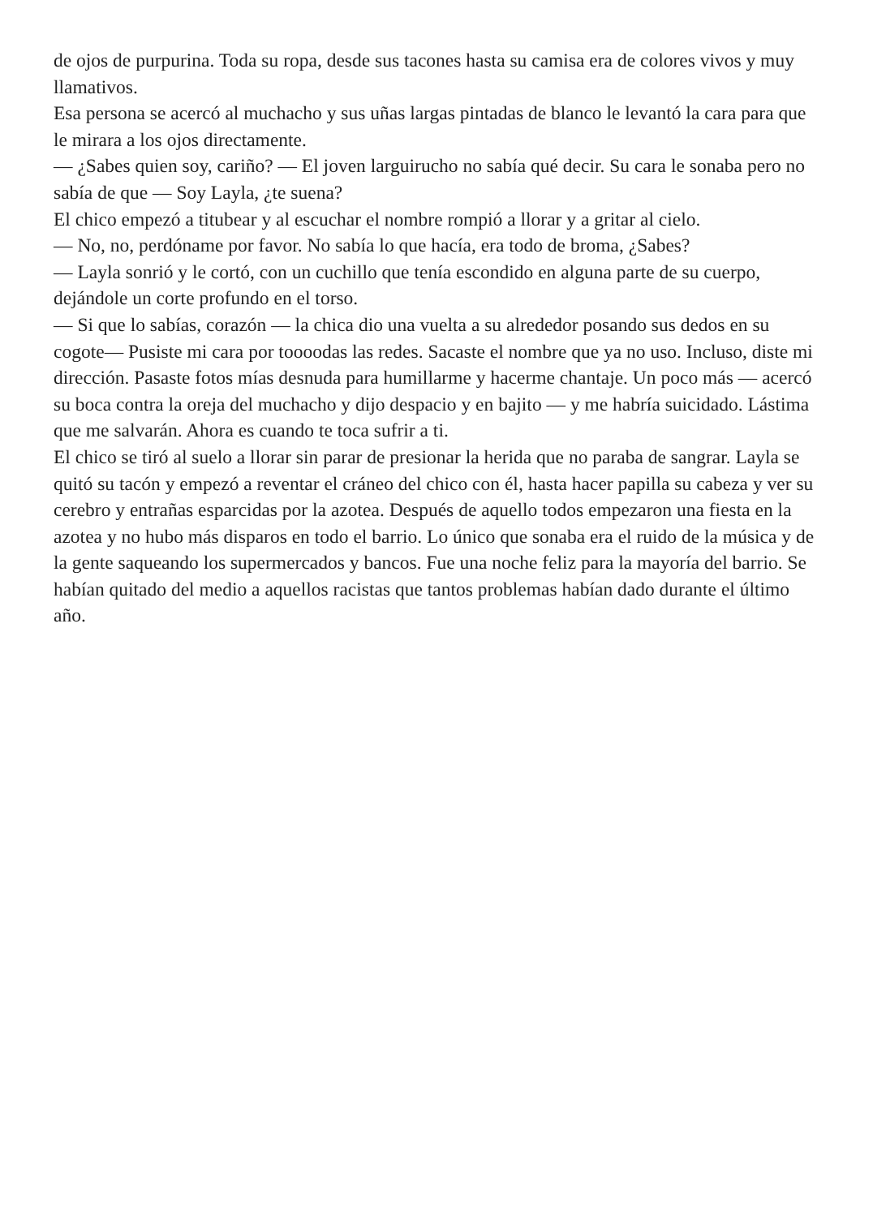de ojos de purpurina. Toda su ropa, desde sus tacones hasta su camisa era de colores vivos y muy llamativos.
Esa persona se acercó al muchacho y sus uñas largas pintadas de blanco le levantó la cara para que le mirara a los ojos directamente.
— ¿Sabes quien soy, cariño? — El joven larguirucho no sabía qué decir. Su cara le sonaba pero no sabía de que — Soy Layla, ¿te suena?
El chico empezó a titubear y al escuchar el nombre rompió a llorar y a gritar al cielo.
— No, no, perdóname por favor. No sabía lo que hacía, era todo de broma, ¿Sabes?
— Layla sonrió y le cortó, con un cuchillo que tenía escondido en alguna parte de su cuerpo, dejándole un corte profundo en el torso.
— Si que lo sabías, corazón — la chica dio una vuelta a su alrededor posando sus dedos en su cogote— Pusiste mi cara por toooodas las redes. Sacaste el nombre que ya no uso. Incluso, diste mi dirección. Pasaste fotos mías desnuda para humillarme y hacerme chantaje. Un poco más — acercó su boca contra la oreja del muchacho y dijo despacio y en bajito — y me habría suicidado. Lástima que me salvarán. Ahora es cuando te toca sufrir a ti.
El chico se tiró al suelo a llorar sin parar de presionar la herida que no paraba de sangrar. Layla se quitó su tacón y empezó a reventar el cráneo del chico con él, hasta hacer papilla su cabeza y ver su cerebro y entrañas esparcidas por la azotea. Después de aquello todos empezaron una fiesta en la azotea y no hubo más disparos en todo el barrio. Lo único que sonaba era el ruido de la música y de la gente saqueando los supermercados y bancos. Fue una noche feliz para la mayoría del barrio. Se habían quitado del medio a aquellos racistas que tantos problemas habían dado durante el último año.